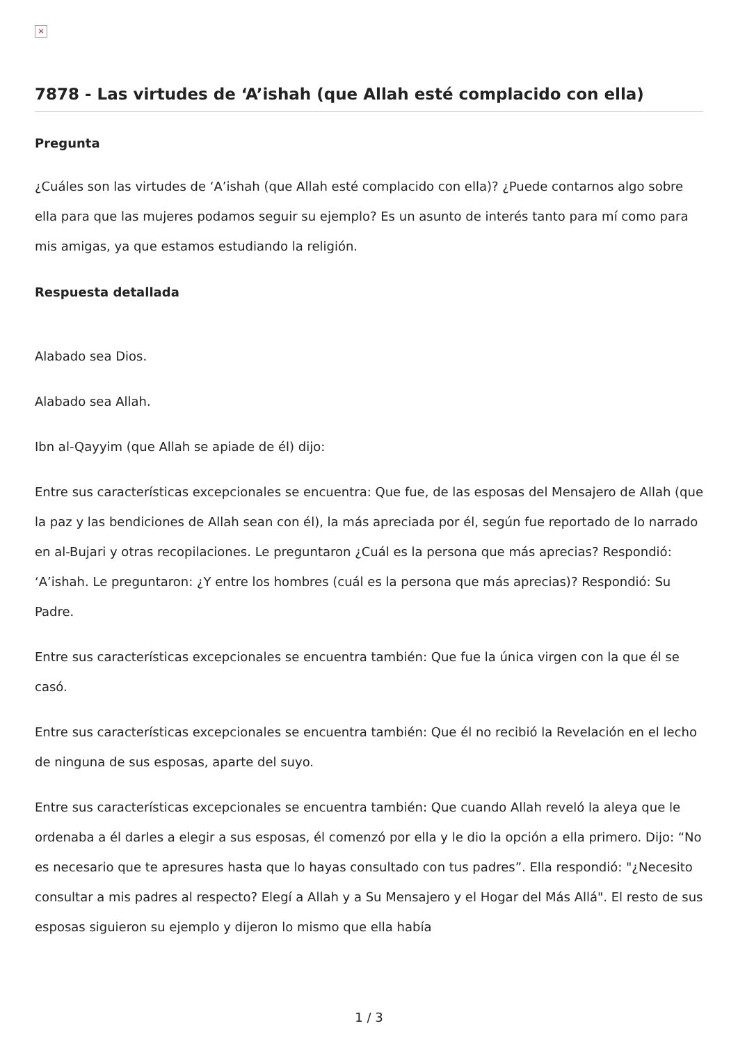×
7878 - Las virtudes de ‘A’ishah (que Allah esté complacido con ella)
Pregunta
¿Cuáles son las virtudes de ‘A’ishah (que Allah esté complacido con ella)? ¿Puede contarnos algo sobre ella para que las mujeres podamos seguir su ejemplo? Es un asunto de interés tanto para mí como para mis amigas, ya que estamos estudiando la religión.
Respuesta detallada
Alabado sea Dios.
Alabado sea Allah.
Ibn al-Qayyim (que Allah se apiade de él) dijo:
Entre sus características excepcionales se encuentra: Que fue, de las esposas del Mensajero de Allah (que la paz y las bendiciones de Allah sean con él), la más apreciada por él, según fue reportado de lo narrado en al-Bujari y otras recopilaciones. Le preguntaron ¿Cuál es la persona que más aprecias? Respondió: ‘A’ishah. Le preguntaron: ¿Y entre los hombres (cuál es la persona que más aprecias)? Respondió: Su Padre.
Entre sus características excepcionales se encuentra también: Que fue la única virgen con la que él se casó.
Entre sus características excepcionales se encuentra también: Que él no recibió la Revelación en el lecho de ninguna de sus esposas, aparte del suyo.
Entre sus características excepcionales se encuentra también: Que cuando Allah reveló la aleya que le ordenaba a él darles a elegir a sus esposas, él comenzó por ella y le dio la opción a ella primero. Dijo: “No es necesario que te apresures hasta que lo hayas consultado con tus padres”. Ella respondió: "¿Necesito consultar a mis padres al respecto? Elegí a Allah y a Su Mensajero y el Hogar del Más Allá". El resto de sus esposas siguieron su ejemplo y dijeron lo mismo que ella había
1 / 3